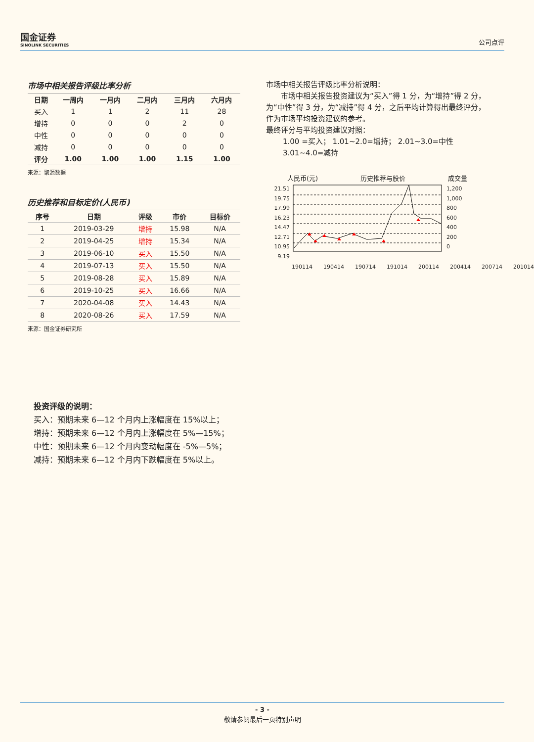国金证券
SINOLINK SECURITIES
公司点评
市场中相关报告评级比率分析
| 日期 | 一周内 | 一月内 | 二月内 | 三月内 | 六月内 |
| --- | --- | --- | --- | --- | --- |
| 买入 | 1 | 1 | 2 | 11 | 28 |
| 增持 | 0 | 0 | 0 | 2 | 0 |
| 中性 | 0 | 0 | 0 | 0 | 0 |
| 减持 | 0 | 0 | 0 | 0 | 0 |
| 评分 | 1.00 | 1.00 | 1.00 | 1.15 | 1.00 |
来源：聚源数据
历史推荐和目标定价(人民币)
| 序号 | 日期 | 评级 | 市价 | 目标价 |
| --- | --- | --- | --- | --- |
| 1 | 2019-03-29 | 增持 | 15.98 | N/A |
| 2 | 2019-04-25 | 增持 | 15.34 | N/A |
| 3 | 2019-06-10 | 买入 | 15.50 | N/A |
| 4 | 2019-07-13 | 买入 | 15.50 | N/A |
| 5 | 2019-08-28 | 买入 | 15.89 | N/A |
| 6 | 2019-10-25 | 买入 | 16.66 | N/A |
| 7 | 2020-04-08 | 买入 | 14.43 | N/A |
| 8 | 2020-08-26 | 买入 | 17.59 | N/A |
来源：国金证券研究所
市场中相关报告评级比率分析说明：
市场中相关报告投资建议为“买入”得 1 分，为“增持”得 2 分，为“中性”得 3 分，为“减持”得 4 分，之后平均计算得出最终评分，作为市场平均投资建议的参考。
最终评分与平均投资建议对照：
1.00 =买入； 1.01~2.0=增持； 2.01~3.0=中性
3.01~4.0=减持
人民币(元) 历史推荐与股价 成交量
21.51
19.75
17.99
16.23
14.47
12.71
10.95
9.19
1,200
1,000
800
600
400
200
0
190114 190414 190714 191014 200114 200414 200714 201014
投资评级的说明：
买入：预期未来 6—12 个月内上涨幅度在 15%以上；
增持：预期未来 6—12 个月内上涨幅度在 5%—15%；
中性：预期未来 6—12 个月内变动幅度在 -5%—5%；
减持：预期未来 6—12 个月内下跌幅度在 5%以上。
- 3 -
敬请参阅最后一页特别声明